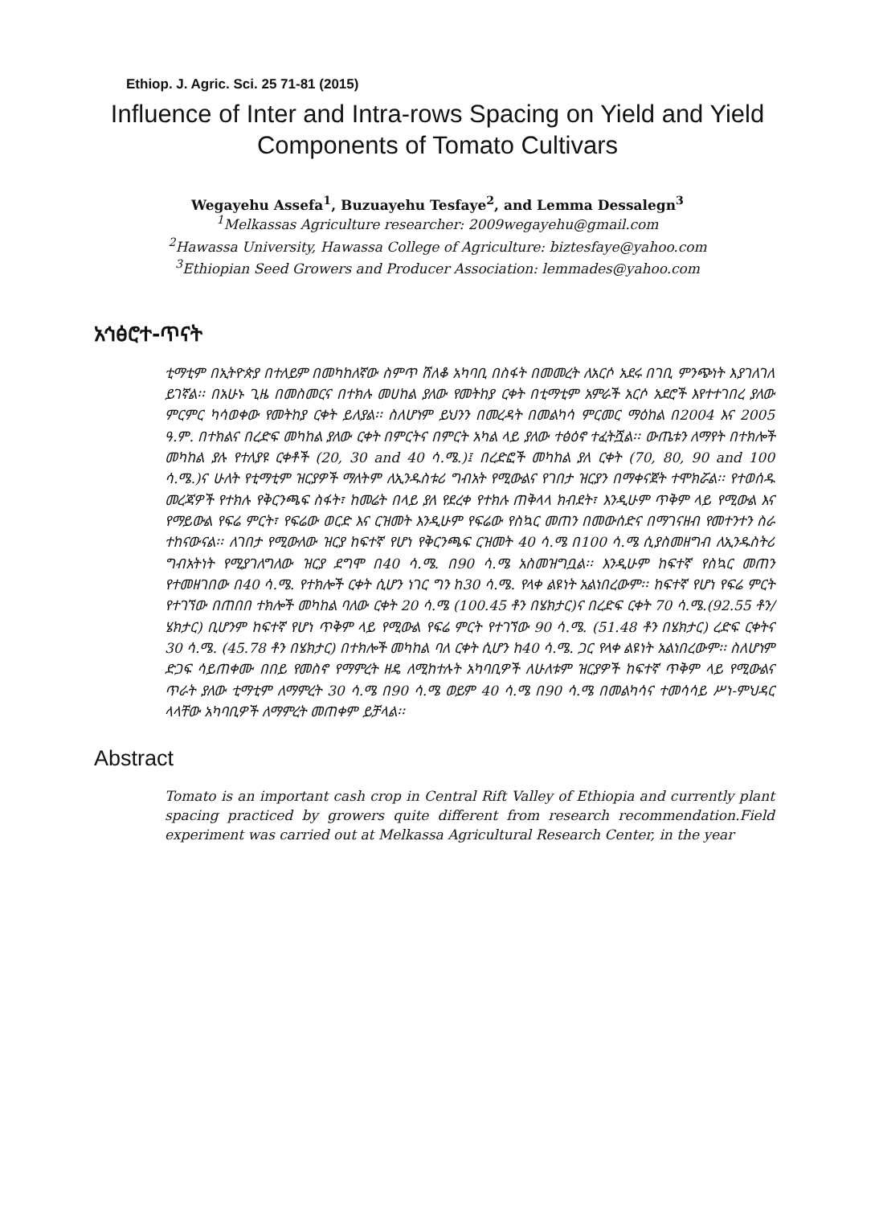Ethiop. J. Agric. Sci. 25 71-81 (2015)
Influence of Inter and Intra-rows Spacing on Yield and Yield Components of Tomato Cultivars
Wegayehu Assefa<sup>1</sup>, Buzuayehu Tesfaye<sup>2</sup>, and Lemma Dessalegn<sup>3</sup>
<sup>1</sup> Melkassas Agriculture researcher: 2009wegayehu@gmail.com
<sup>2</sup> Hawassa University, Hawassa College of Agriculture: biztesfaye@yahoo.com
<sup>3</sup> Ethiopian Seed Growers and Producer Association: lemmades@yahoo.com
አኅፅሮተ-ጥናት
ቲማቲም በኢትዮጵያ በተለይም በመካከለኛው ስምጥ ሸለቆ አካባቢ በስፋት በመመረት ለአርሶ አደሩ በገቢ ምንጭነት እያገለገለ ይገኛል፡፡ በአሁኑ ጊዜ በመስመርና በተክሉ መሀከል ያለው የመትከያ ርቀት በቲማቲም አምራች አርሶ አደሮች እየተተገበረ ያለው ምርምር ካሳወቀው የመትከያ ርቀት ይለያል፡፡ ስለሆነም ይህንን በመረዳት በመልካሳ ምርመር ማዕከል በ2004 እና 2005 ዓ.ም. በተክልና በረድፍ መካከል ያለው ርቀት በምርትና በምርት አካል ላይ ያለው ተፅዕኖ ተፈትሿል፡፡ ውጤቱን ለማየት በተክሎች መካከል ያሉ የተለያዩ ርቀቶች (20, 30 and 40 ሳ.ሜ.)፤ በረድፎች መካከል ያለ ርቀት (70, 80, 90 and 100 ሳ.ሜ.)ና ሁለት የቲማቲም ዝርያዎች ማለትም ለኢንዱስቱሪ ግብአት የሚውልና የገበታ ዝርያን በማቀናጀት ተሞክሯል፡፡ የተወሰዱ መረጃዎች የተክሉ የቅርንጫፍ ስፋት፣ ከመሬት በላይ ያለ የደረቀ የተክሉ ጠቅላላ ክብደት፣ እንዲሁም ጥቅም ላይ የሚውል እና የማይውል የፍሬ ምርት፣ የፍሬው ወርድ እና ርዝመት እንዲሁም የፍሬው የስኳር መጠን በመውሰድና በማገናዘብ የመተንተን ስራ ተከናውናል፡፡ ለገበታ የሚውለው ዝርያ ከፍተኛ የሆነ የቅርንጫፍ ርዝመት 40 ሳ.ሜ በ100 ሳ.ሜ ሲያስመዘግብ ለኢንዱስትሪ ግብአትነት የሚያገለግለው ዝርያ ደግሞ በ40 ሳ.ሜ. በ90 ሳ.ሜ አስመዝግቧል፡፡ እንዲሁም ከፍተኛ የስኳር መጠን የተመዘገበው በ40 ሳ.ሜ. የተክሎች ርቀት ሲሆን ነገር ግን ከ30 ሳ.ሜ. የላቀ ልዩነት አልነበረውም፡፡ ከፍተኛ የሆነ የፍሬ ምርት የተገኘው በጠበበ ተክሎች መካከል ባለው ርቀት 20 ሳ.ሜ (100.45 ቶን በሄክታር)ና በረድፍ ርቀት 70 ሳ.ሜ.(92.55 ቶን/ሄክታር) ቢሆንም ከፍተኛ የሆነ ጥቅም ላይ የሚውል የፍሬ ምርት የተገኘው 90 ሳ.ሜ. (51.48 ቶን በሄክታር) ረድፍ ርቀትና 30 ሳ.ሜ. (45.78 ቶን በሄክታር) በተክሎች መካከል ባለ ርቀት ሲሆን ከ40 ሳ.ሜ. ጋር የላቀ ልዩነት አልነበረውም፡፡ ስለሆነም ድጋፍ ሳይጠቀሙ በበይ የመስኖ የማምረት ዘዴ ለሚከተሉት አካባቢዎች ለሁለቱም ዝርያዎች ከፍተኛ ጥቅም ላይ የሚውልና ጥራት ያለው ቲማቲም ለማምረት 30 ሳ.ሜ በ90 ሳ.ሜ ወይም 40 ሳ.ሜ በ90 ሳ.ሜ በመልካሳና ተመሳሳይ ሥነ-ምህዳር ላላቸው አካባቢዎች ለማምረት መጠቀም ይቻላል፡፡
Abstract
Tomato is an important cash crop in Central Rift Valley of Ethiopia and currently plant spacing practiced by growers quite different from research recommendation.Field experiment was carried out at Melkassa Agricultural Research Center, in the year